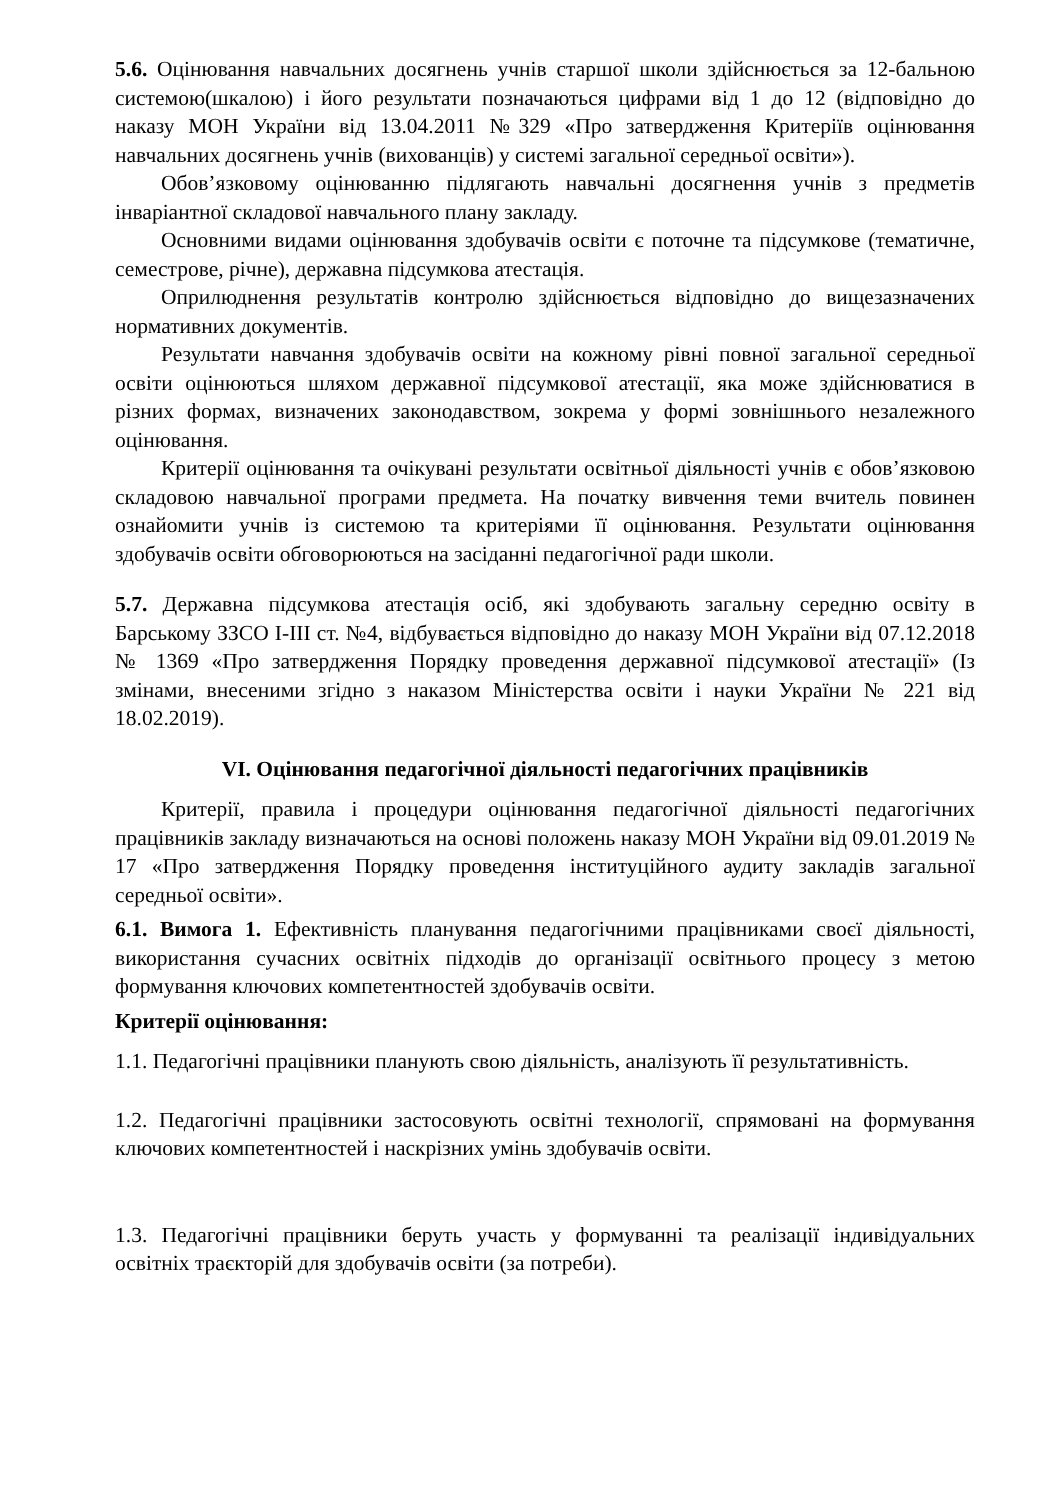5.6. Оцінювання навчальних досягнень учнів старшої школи здійснюється за 12-бальною системою(шкалою) і його результати позначаються цифрами від 1 до 12 (відповідно до наказу МОН України від 13.04.2011 №329 «Про затвердження Критеріїв оцінювання навчальних досягнень учнів (вихованців) у системі загальної середньої освіти»).
Обов’язковому оцінюванню підлягають навчальні досягнення учнів з предметів інваріантної складової навчального плану закладу.
Основними видами оцінювання здобувачів освіти є поточне та підсумкове (тематичне, семестрове, річне), державна підсумкова атестація.
Оприлюднення результатів контролю здійснюється відповідно до вищезазначених нормативних документів.
Результати навчання здобувачів освіти на кожному рівні повної загальної середньої освіти оцінюються шляхом державної підсумкової атестації, яка може здійснюватися в різних формах, визначених законодавством, зокрема у формі зовнішнього незалежного оцінювання.
Критерії оцінювання та очікувані результати освітньої діяльності учнів є обов’язковою складовою навчальної програми предмета. На початку вивчення теми вчитель повинен ознайомити учнів із системою та критеріями її оцінювання. Результати оцінювання здобувачів освіти обговорюються на засіданні педагогічної ради школи.
5.7. Державна підсумкова атестація осіб, які здобувають загальну середню освіту в Барському ЗЗСО І-ІІІ ст. №4, відбувається відповідно до наказу МОН України від 07.12.2018 № 1369 «Про затвердження Порядку проведення державної підсумкової атестації» (Із змінами, внесеними згідно з наказом Міністерства освіти і науки України № 221 від 18.02.2019).
VI. Оцінювання педагогічної діяльності педагогічних працівників
Критерії, правила і процедури оцінювання педагогічної діяльності педагогічних працівників закладу визначаються на основі положень наказу МОН України від 09.01.2019 № 17 «Про затвердження Порядку проведення інституційного аудиту закладів загальної середньої освіти».
6.1. Вимога 1. Ефективність планування педагогічними працівниками своєї діяльності, використання сучасних освітніх підходів до організації освітнього процесу з метою формування ключових компетентностей здобувачів освіти.
Критерії оцінювання:
1.1. Педагогічні працівники планують свою діяльність, аналізують її результативність.
1.2. Педагогічні працівники застосовують освітні технології, спрямовані на формування ключових компетентностей і наскрізних умінь здобувачів освіти.
1.3. Педагогічні працівники беруть участь у формуванні та реалізації індивідуальних освітніх траєкторій для здобувачів освіти (за потреби).